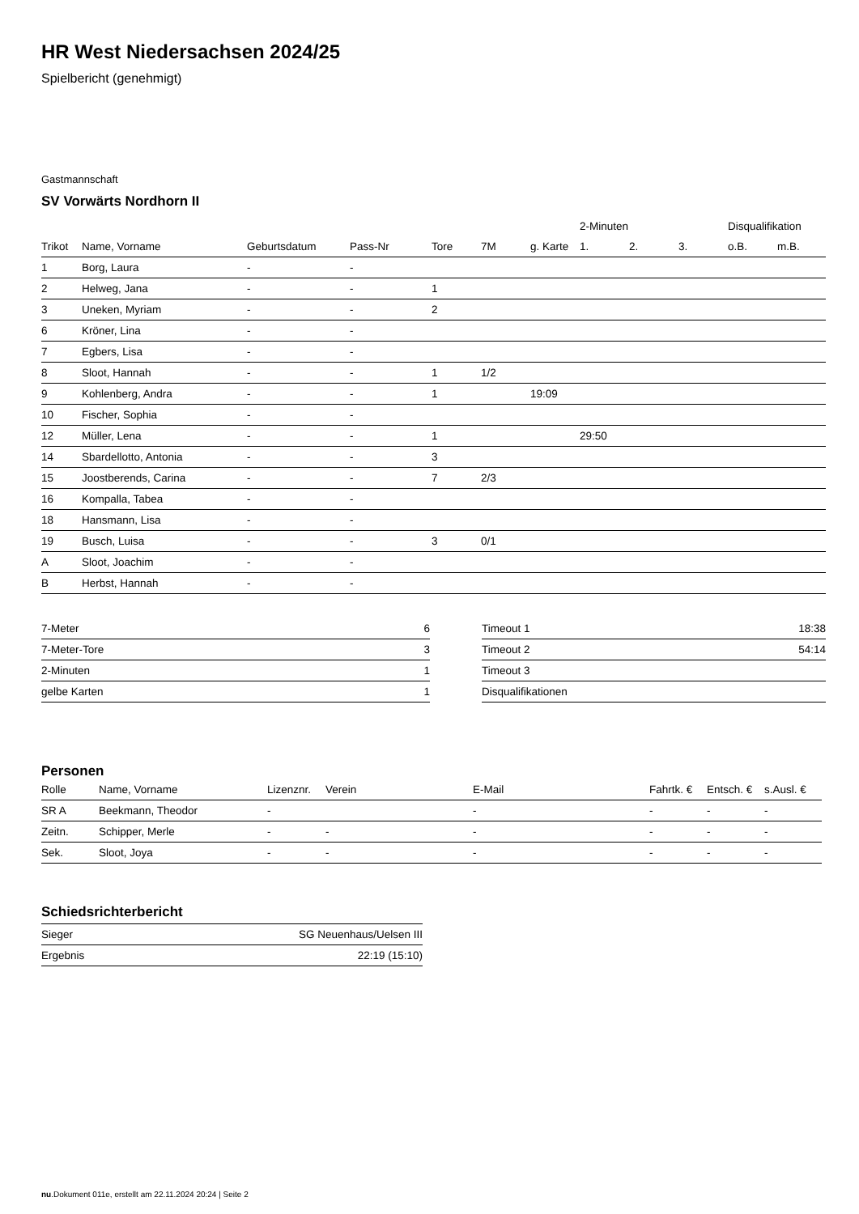HR West Niedersachsen 2024/25
Spielbericht (genehmigt)
Gastmannschaft
SV Vorwärts Nordhorn II
| | | | | | | | 2-Minuten | | | Disqualifikation | |
| --- | --- | --- | --- | --- | --- | --- | --- | --- | --- | --- | --- |
| Trikot | Name, Vorname | Geburtsdatum | Pass-Nr | Tore | 7M | g. Karte | 1. | 2. | 3. | o.B. | m.B. |
| 1 | Borg, Laura | - | - | | | | | | | | |
| 2 | Helweg, Jana | - | - | 1 | | | | | | | |
| 3 | Uneken, Myriam | - | - | 2 | | | | | | | |
| 6 | Kröner, Lina | - | - | | | | | | | | |
| 7 | Egbers, Lisa | - | - | | | | | | | | |
| 8 | Sloot, Hannah | - | - | 1 | 1/2 | | | | | | |
| 9 | Kohlenberg, Andra | - | - | 1 | | 19:09 | | | | | |
| 10 | Fischer, Sophia | - | - | | | | | | | | |
| 12 | Müller, Lena | - | - | 1 | | | 29:50 | | | | |
| 14 | Sbardellotto, Antonia | - | - | 3 | | | | | | | |
| 15 | Joostberends, Carina | - | - | 7 | 2/3 | | | | | | |
| 16 | Kompalla, Tabea | - | - | | | | | | | | |
| 18 | Hansmann, Lisa | - | - | | | | | | | | |
| 19 | Busch, Luisa | - | - | 3 | 0/1 | | | | | | |
| A | Sloot, Joachim | - | - | | | | | | | | |
| B | Herbst, Hannah | - | - | | | | | | | | |
| 7-Meter | 6 |
| 7-Meter-Tore | 3 |
| 2-Minuten | 1 |
| gelbe Karten | 1 |
| Timeout 1 | 18:38 |
| Timeout 2 | 54:14 |
| Timeout 3 | |
| Disqualifikationen | |
Personen
| Rolle | Name, Vorname | Lizenznr. | Verein | E-Mail | Fahrtk. € | Entsch. € | s.Ausl. € |
| --- | --- | --- | --- | --- | --- | --- | --- |
| SR A | Beekmann, Theodor | - | | - | - | - | - |
| Zeitn. | Schipper, Merle | - | - | - | - | - | - |
| Sek. | Sloot, Joya | - | - | - | - | - | - |
Schiedsrichterbericht
| Sieger | SG Neuenhaus/Uelsen III |
| Ergebnis | 22:19 (15:10) |
nu.Dokument 011e, erstellt am 22.11.2024 20:24 | Seite 2